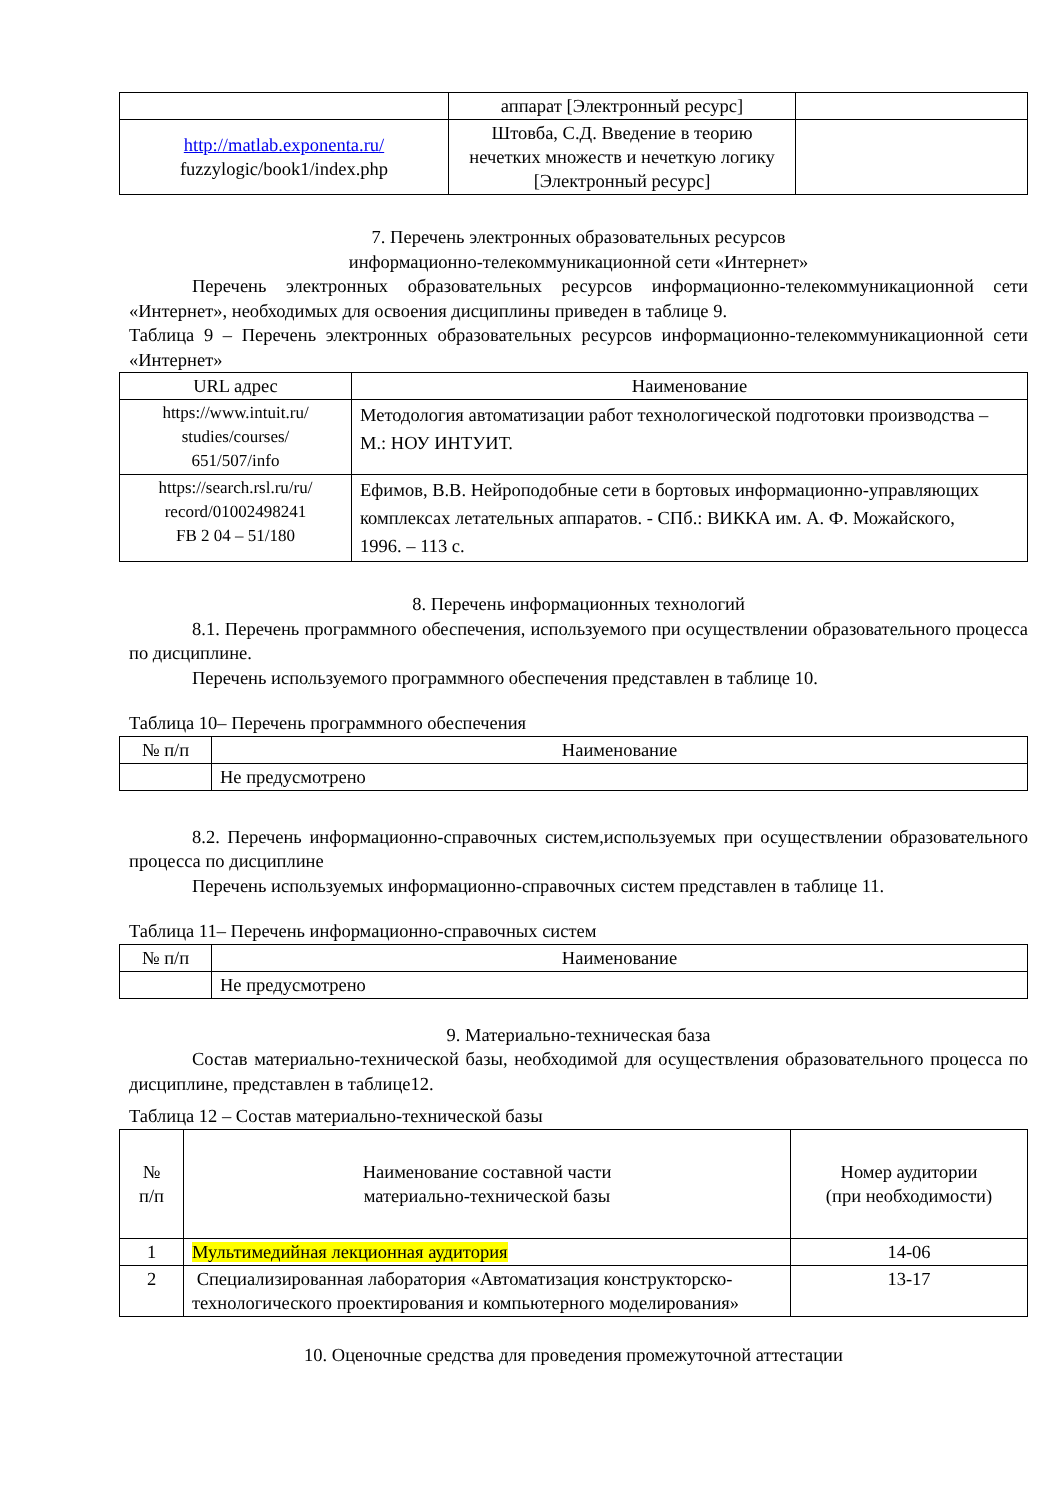| | аппарат [Электронный ресурс] | |
| http://matlab.exponenta.ru/ fuzzylogic/book1/index.php | Штовба, С.Д. Введение в теорию нечетких множеств и нечеткую логику [Электронный ресурс] | |
7. Перечень электронных образовательных ресурсов
информационно-телекоммуникационной сети «Интернет»
Перечень электронных образовательных ресурсов информационно-телекоммуникационной сети «Интернет», необходимых для освоения дисциплины приведен в таблице 9.
Таблица 9 – Перечень электронных образовательных ресурсов информационно-телекоммуникационной сети «Интернет»
| URL адрес | Наименование |
| --- | --- |
| https://www.intuit.ru/ studies/courses/ 651/507/info | Методология автоматизации работ технологической подготовки производства – М.: НОУ ИНТУИТ. |
| https://search.rsl.ru/ru/ record/01002498241 FB 2 04 – 51/180 | Ефимов, В.В. Нейроподобные сети в бортовых информационно-управляющих комплексах летательных аппаратов. - СПб.: ВИККА им. А. Ф. Можайского, 1996. – 113 с. |
8. Перечень информационных технологий
8.1. Перечень программного обеспечения, используемого при осуществлении образовательного процесса по дисциплине.
Перечень используемого программного обеспечения представлен в таблице 10.
Таблица 10– Перечень программного обеспечения
| № п/п | Наименование |
| --- | --- |
| | Не предусмотрено |
8.2. Перечень информационно-справочных систем,используемых при осуществлении образовательного процесса по дисциплине
Перечень используемых информационно-справочных систем представлен в таблице 11.
Таблица 11– Перечень информационно-справочных систем
| № п/п | Наименование |
| --- | --- |
| | Не предусмотрено |
9. Материально-техническая база
Состав материально-технической базы, необходимой для осуществления образовательного процесса по дисциплине, представлен в таблице12.
Таблица 12 – Состав материально-технической базы
| № п/п | Наименование составной части материально-технической базы | Номер аудитории (при необходимости) |
| --- | --- | --- |
| 1 | Мультимедийная лекционная аудитория | 14-06 |
| 2 | Специализированная лаборатория «Автоматизация конструкторско-технологического проектирования и компьютерного моделирования» | 13-17 |
10. Оценочные средства для проведения промежуточной аттестации